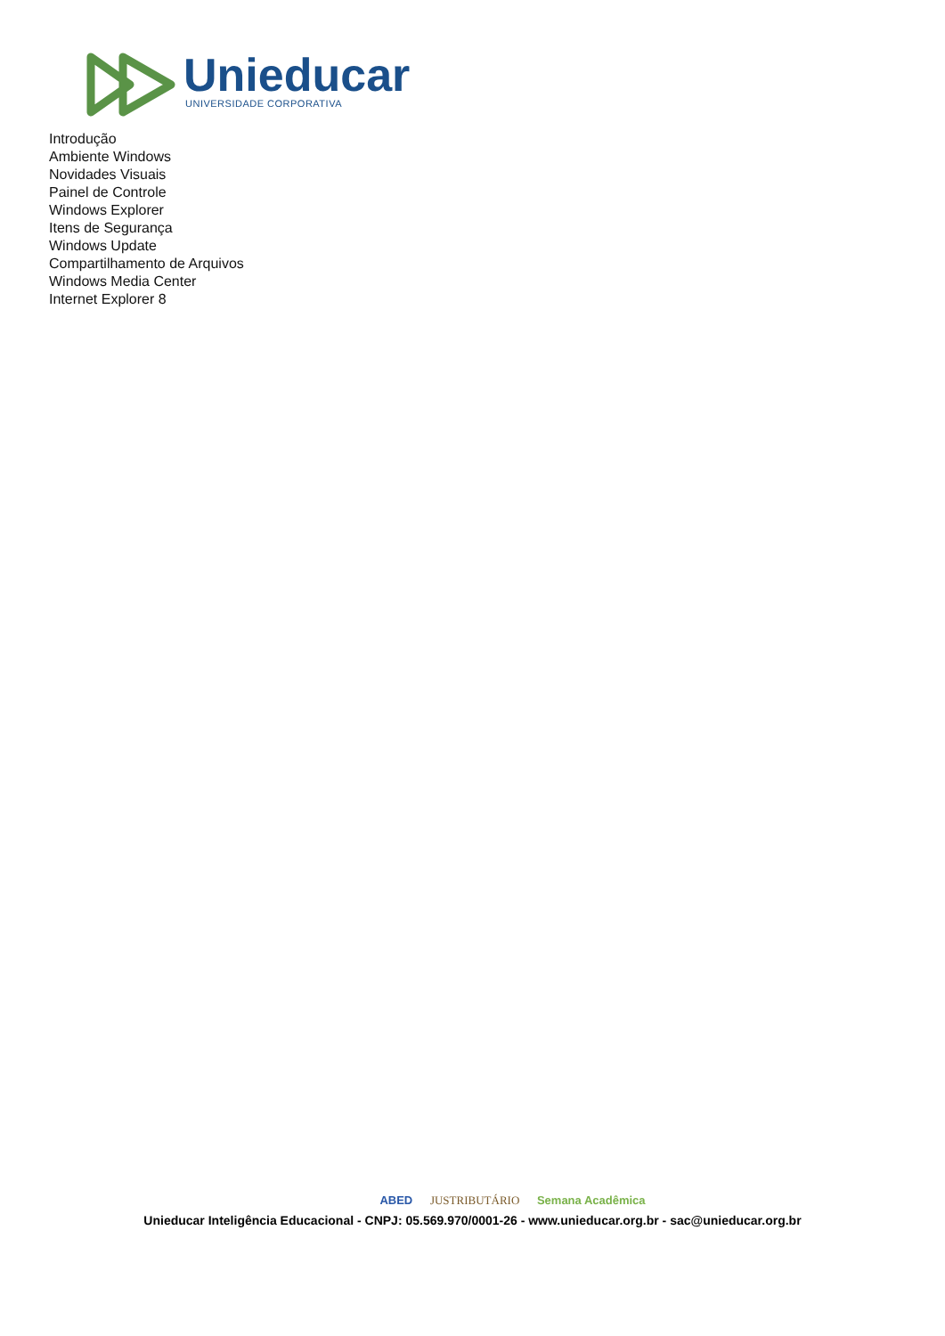Unieducar
UNIVERSIDADE CORPORATIVA
Introdução
Ambiente Windows
Novidades Visuais
Painel de Controle
Windows Explorer
Itens de Segurança
Windows Update
Compartilhamento de Arquivos
Windows Media Center
Internet Explorer 8
ABED JUSTRIBUTÁRIO Semana Acadêmica
Unieducar Inteligência Educacional - CNPJ: 05.569.970/0001-26 - www.unieducar.org.br - sac@unieducar.org.br